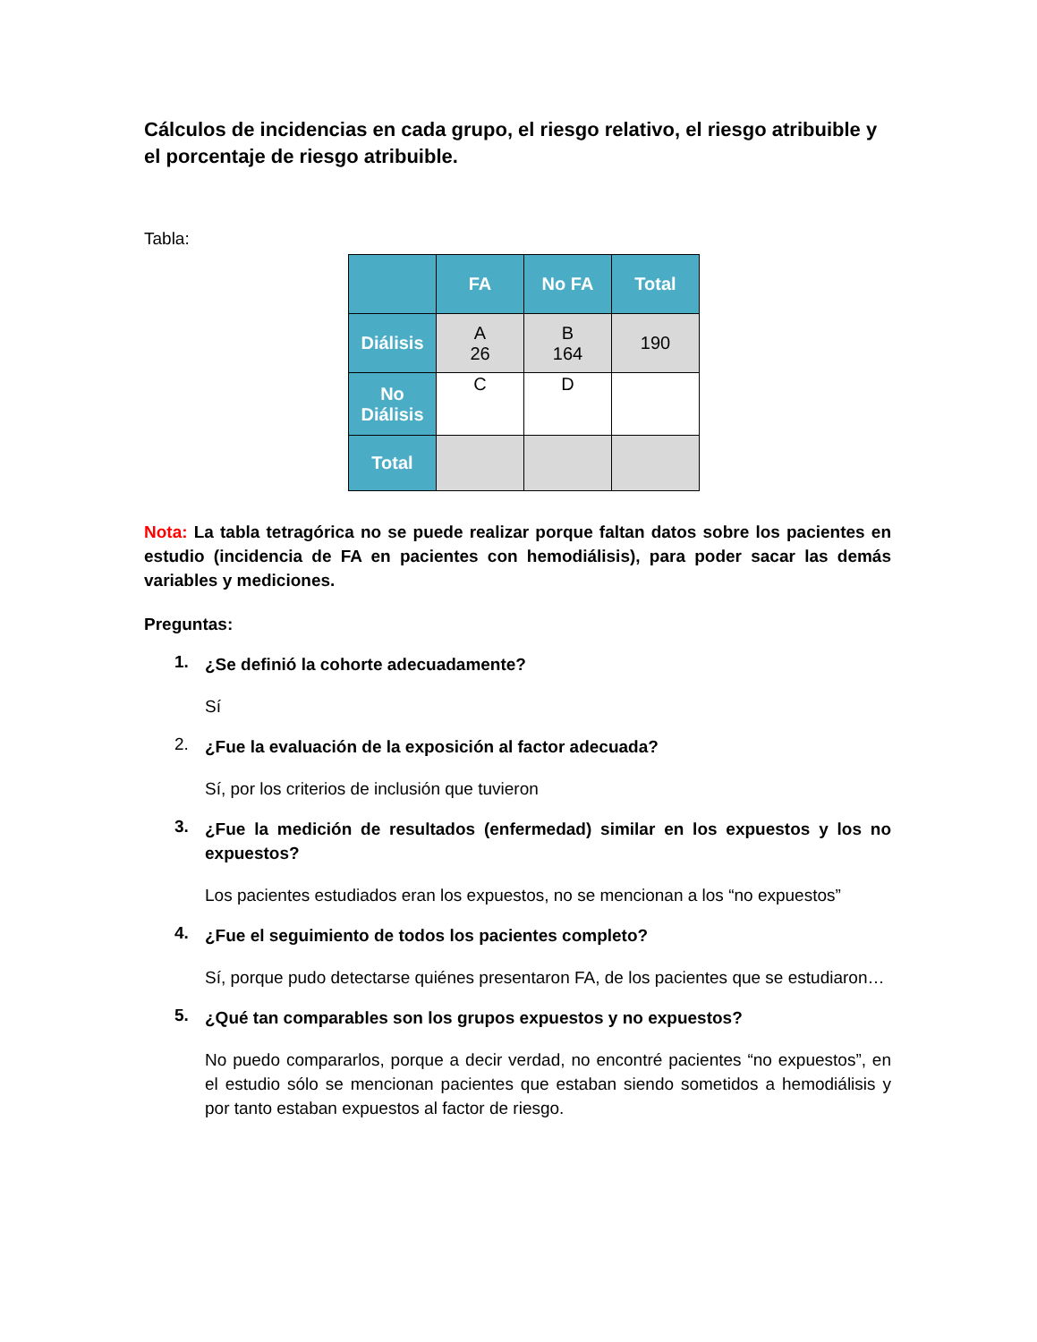Cálculos de incidencias en cada grupo, el riesgo relativo, el riesgo atribuible y el porcentaje de riesgo atribuible.
Tabla:
| | FA | No FA | Total |
| --- | --- | --- | --- |
| Diálisis | A 26 | B 164 | 190 |
| No Diálisis | C | D | |
| Total | | | |
Nota: La tabla tetragórica no se puede realizar porque faltan datos sobre los pacientes en estudio (incidencia de FA en pacientes con hemodiálisis), para poder sacar las demás variables y mediciones.
Preguntas:
1.
¿Se definió la cohorte adecuadamente?
Sí
2.
¿Fue la evaluación de la exposición al factor adecuada?
Sí, por los criterios de inclusión que tuvieron
3.
¿Fue la medición de resultados (enfermedad) similar en los expuestos y los no expuestos?
Los pacientes estudiados eran los expuestos, no se mencionan a los “no expuestos”
4.
¿Fue el seguimiento de todos los pacientes completo?
Sí, porque pudo detectarse quiénes presentaron FA, de los pacientes que se estudiaron…
5.
¿Qué tan comparables son los grupos expuestos y no expuestos?
No puedo compararlos, porque a decir verdad, no encontré pacientes “no expuestos”, en el estudio sólo se mencionan pacientes que estaban siendo sometidos a hemodiálisis y por tanto estaban expuestos al factor de riesgo.